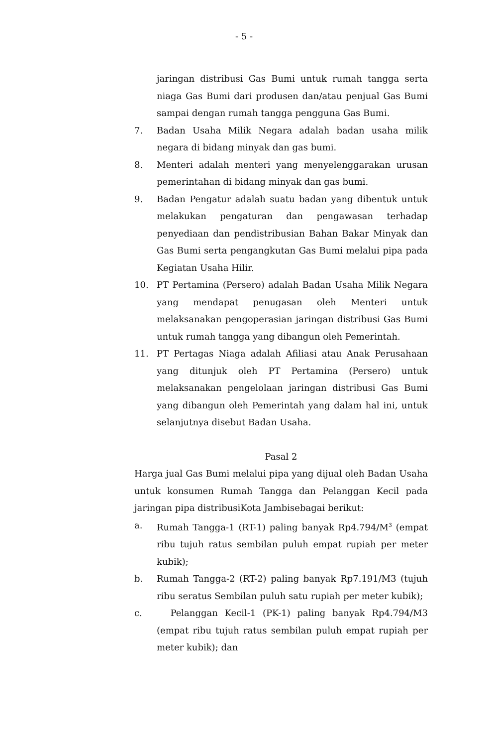- 5 -
jaringan distribusi Gas Bumi untuk rumah tangga serta niaga Gas Bumi dari produsen dan/atau penjual Gas Bumi sampai dengan rumah tangga pengguna Gas Bumi.
7. Badan Usaha Milik Negara adalah badan usaha milik negara di bidang minyak dan gas bumi.
8. Menteri adalah menteri yang menyelenggarakan urusan pemerintahan di bidang minyak dan gas bumi.
9. Badan Pengatur adalah suatu badan yang dibentuk untuk melakukan pengaturan dan pengawasan terhadap penyediaan dan pendistribusian Bahan Bakar Minyak dan Gas Bumi serta pengangkutan Gas Bumi melalui pipa pada Kegiatan Usaha Hilir.
10. PT Pertamina (Persero) adalah Badan Usaha Milik Negara yang mendapat penugasan oleh Menteri untuk melaksanakan pengoperasian jaringan distribusi Gas Bumi untuk rumah tangga yang dibangun oleh Pemerintah.
11. PT Pertagas Niaga adalah Afiliasi atau Anak Perusahaan yang ditunjuk oleh PT Pertamina (Persero) untuk melaksanakan pengelolaan jaringan distribusi Gas Bumi yang dibangun oleh Pemerintah yang dalam hal ini, untuk selanjutnya disebut Badan Usaha.
Pasal 2
Harga jual Gas Bumi melalui pipa yang dijual oleh Badan Usaha untuk konsumen Rumah Tangga dan Pelanggan Kecil pada jaringan pipa distribusiKota Jambisebagai berikut:
a. Rumah Tangga-1 (RT-1) paling banyak Rp4.794/M<sup>3</sup> (empat ribu tujuh ratus sembilan puluh empat rupiah per meter kubik);
b. Rumah Tangga-2 (RT-2) paling banyak Rp7.191/M3 (tujuh ribu seratus Sembilan puluh satu rupiah per meter kubik);
c. Pelanggan Kecil-1 (PK-1) paling banyak Rp4.794/M3 (empat ribu tujuh ratus sembilan puluh empat rupiah per meter kubik); dan